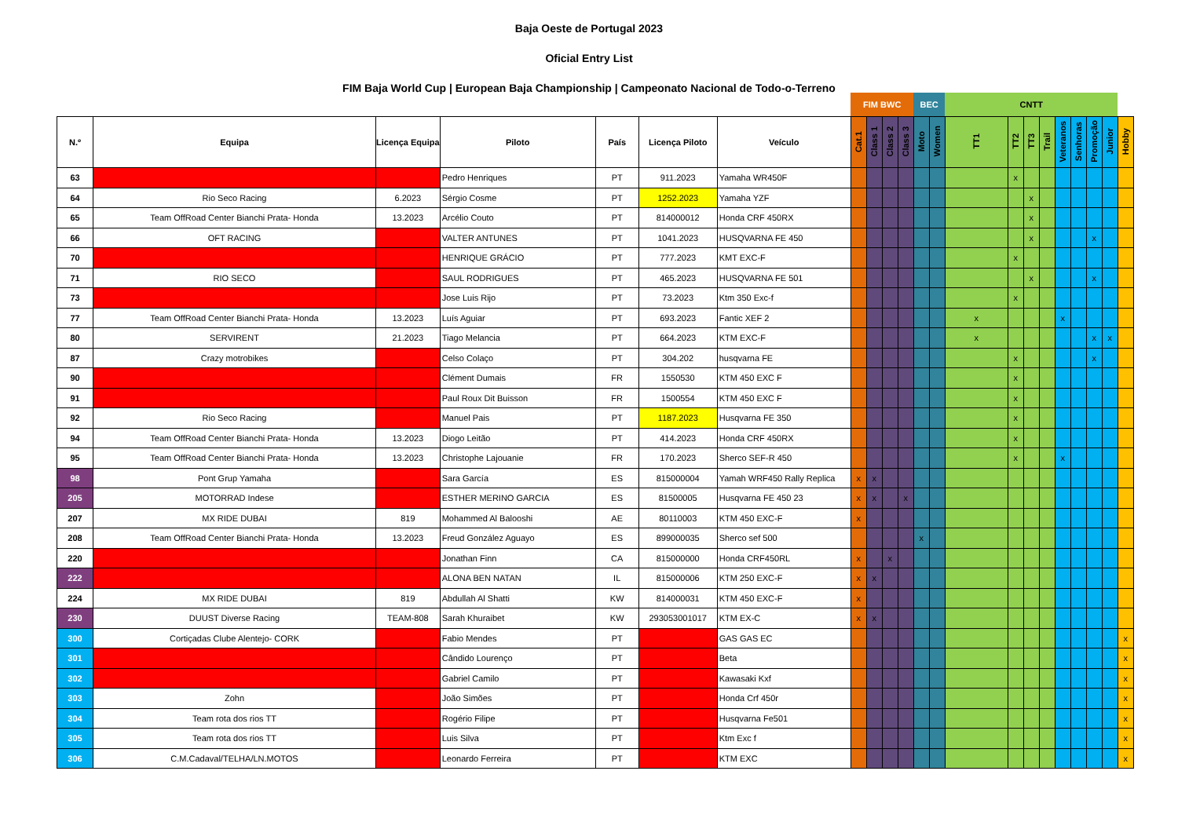Baja Oeste de Portugal 2023
Oficial Entry List
FIM Baja World Cup | European Baja Championship | Campeonato Nacional de Todo-o-Terreno
| | | | | | | | FIM BWC | | | | BEC | | CNTT | | | | | | | | |
| --- | --- | --- | --- | --- | --- | --- | --- | --- | --- | --- | --- | --- | --- | --- | --- | --- | --- | --- | --- | --- | --- |
| N.º | Equipa | Licença Equipa | Piloto | País | Licença Piloto | Veículo | Cat.1 | Class 1 | Class 2 | Class 3 | Moto | Women | TT1 | TT2 | TT3 | Trail | Veteranos | Senhoras | Promoção | Junior | Hobby |
| 63 | | | Pedro Henriques | PT | 911.2023 | Yamaha WR450F | | | | | | | | x | | | | | | | |
| 64 | Rio Seco Racing | 6.2023 | Sérgio Cosme | PT | 1252.2023 | Yamaha YZF | | | | | | | | | x | | | | | | |
| 65 | Team OffRoad Center Bianchi Prata- Honda | 13.2023 | Arcélio Couto | PT | 814000012 | Honda CRF 450RX | | | | | | | | | x | | | | | | |
| 66 | OFT RACING | | VALTER ANTUNES | PT | 1041.2023 | HUSQVARNA FE 450 | | | | | | | | | x | | | | x | | |
| 70 | | | HENRIQUE GRÁCIO | PT | 777.2023 | KMT EXC-F | | | | | | | | x | | | | | | | |
| 71 | RIO SECO | | SAUL RODRIGUES | PT | 465.2023 | HUSQVARNA FE 501 | | | | | | | | | x | | | | x | | |
| 73 | | | Jose Luis Rijo | PT | 73.2023 | Ktm 350 Exc-f | | | | | | | | x | | | | | | | |
| 77 | Team OffRoad Center Bianchi Prata- Honda | 13.2023 | Luís Aguiar | PT | 693.2023 | Fantic XEF 2 | | | | | | | x | | | | x | | | | |
| 80 | SERVIRENT | 21.2023 | Tiago Melancia | PT | 664.2023 | KTM EXC-F | | | | | | | x | | | | | | x | x | |
| 87 | Crazy motrobikes | | Celso Colaço | PT | 304.202 | husqvarna FE | | | | | | | | x | | | | | x | | |
| 90 | | | Clément Dumais | FR | 1550530 | KTM 450 EXC F | | | | | | | | x | | | | | | | |
| 91 | | | Paul Roux Dit Buisson | FR | 1500554 | KTM 450 EXC F | | | | | | | | x | | | | | | | |
| 92 | Rio Seco Racing | | Manuel Pais | PT | 1187.2023 | Husqvarna FE 350 | | | | | | | | x | | | | | | | |
| 94 | Team OffRoad Center Bianchi Prata- Honda | 13.2023 | Diogo Leitão | PT | 414.2023 | Honda CRF 450RX | | | | | | | | x | | | | | | | |
| 95 | Team OffRoad Center Bianchi Prata- Honda | 13.2023 | Christophe Lajouanie | FR | 170.2023 | Sherco SEF-R 450 | | | | | | | | x | | | x | | | | |
| 98 | Pont Grup Yamaha | | Sara García | ES | 815000004 | Yamah WRF450 Rally Replica | x | x | | | | | | | | | | | | | |
| 205 | MOTORRAD Indese | | ESTHER MERINO GARCIA | ES | 81500005 | Husqvarna FE 450 23 | x | x | | x | | | | | | | | | | | |
| 207 | MX RIDE DUBAI | 819 | Mohammed Al Balooshi | AE | 80110003 | KTM 450 EXC-F | x | | | | | | | | | | | | | | |
| 208 | Team OffRoad Center Bianchi Prata- Honda | 13.2023 | Freud González Aguayo | ES | 899000035 | Sherco sef 500 | | | | | x | | | | | | | | | | |
| 220 | | | Jonathan Finn | CA | 815000000 | Honda CRF450RL | x | | x | | | | | | | | | | | | |
| 222 | | | ALONA BEN NATAN | IL | 815000006 | KTM 250 EXC-F | x | x | | | | | | | | | | | | | |
| 224 | MX RIDE DUBAI | 819 | Abdullah Al Shatti | KW | 814000031 | KTM 450 EXC-F | x | | | | | | | | | | | | | | |
| 230 | DUUST Diverse Racing | TEAM-808 | Sarah Khuraibet | KW | 293053001017 | KTM EX-C | x | x | | | | | | | | | | | | | |
| 300 | Cortiçadas Clube Alentejo- CORK | | Fabio Mendes | PT | | GAS GAS EC | | | | | | | | | | | | | | | x |
| 301 | | | Cândido Lourenço | PT | | Beta | | | | | | | | | | | | | | | x |
| 302 | | | Gabriel Camilo | PT | | Kawasaki Kxf | | | | | | | | | | | | | | | x |
| 303 | Zohn | | João Simões | PT | | Honda Crf 450r | | | | | | | | | | | | | | | x |
| 304 | Team rota dos rios TT | | Rogério Filipe | PT | | Husqvarna Fe501 | | | | | | | | | | | | | | | x |
| 305 | Team rota dos rios TT | | Luis Silva | PT | | Ktm Exc f | | | | | | | | | | | | | | | x |
| 306 | C.M.Cadaval/TELHA/LN.MOTOS | | Leonardo Ferreira | PT | | KTM EXC | | | | | | | | | | | | | | | x |